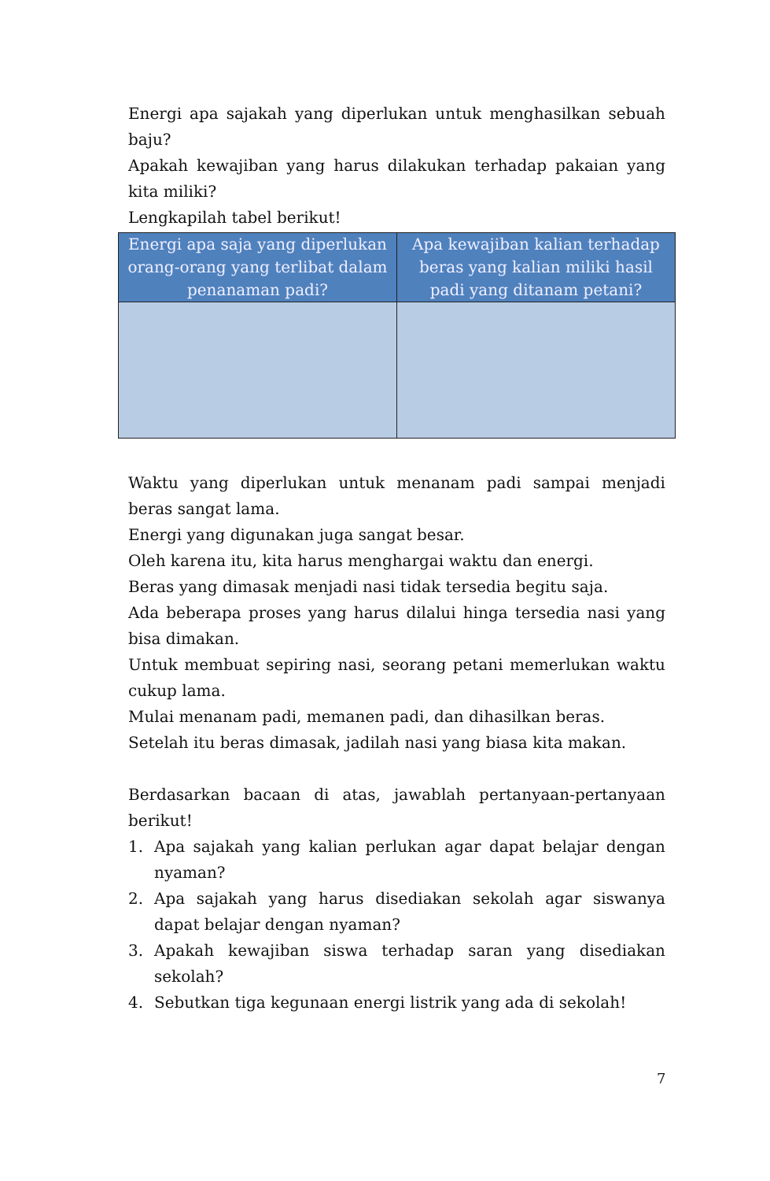Energi apa sajakah yang diperlukan untuk menghasilkan sebuah baju?
Apakah kewajiban yang harus dilakukan terhadap pakaian yang kita miliki?
Lengkapilah tabel berikut!
| Energi apa saja yang diperlukan orang-orang yang terlibat dalam penanaman padi? | Apa kewajiban kalian terhadap beras yang kalian miliki hasil padi yang ditanam petani? |
| --- | --- |
Waktu yang diperlukan untuk menanam padi sampai menjadi beras sangat lama.
Energi yang digunakan juga sangat besar.
Oleh karena itu, kita harus menghargai waktu dan energi.
Beras yang dimasak menjadi nasi tidak tersedia begitu saja.
Ada beberapa proses yang harus dilalui hinga tersedia nasi yang bisa dimakan.
Untuk membuat sepiring nasi, seorang petani memerlukan waktu cukup lama.
Mulai menanam padi, memanen padi, dan dihasilkan beras.
Setelah itu beras dimasak, jadilah nasi yang biasa kita makan.
Berdasarkan bacaan di atas, jawablah pertanyaan-pertanyaan berikut!
1. Apa sajakah yang kalian perlukan agar dapat belajar dengan nyaman?
2. Apa sajakah yang harus disediakan sekolah agar siswanya dapat belajar dengan nyaman?
3. Apakah kewajiban siswa terhadap saran yang disediakan sekolah?
4. Sebutkan tiga kegunaan energi listrik yang ada di sekolah!
7